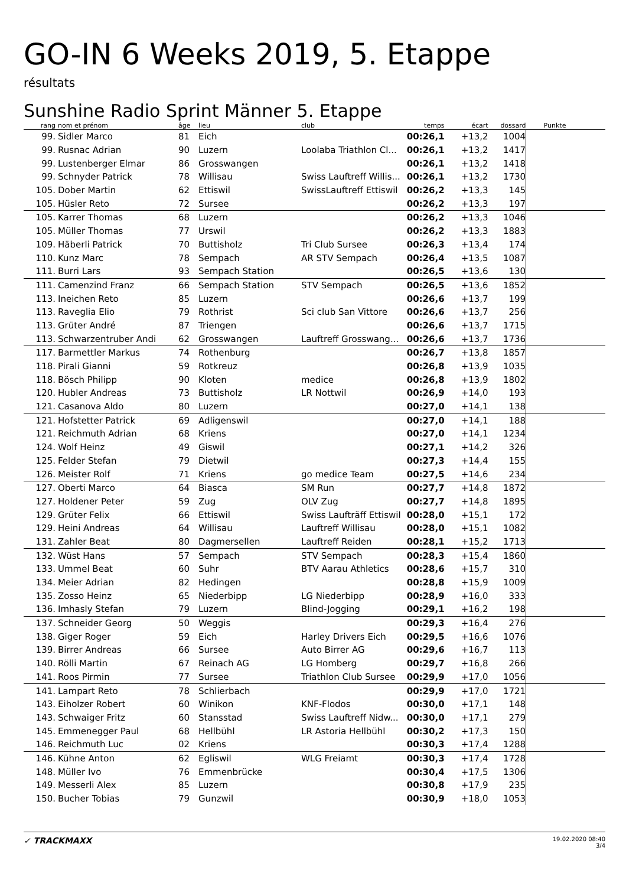GO-IN 6 Weeks 2019, 5. Etappe
résultats
Sunshine Radio Sprint Männer 5. Etappe
| rang | nom et prénom | âge | lieu | club | temps | écart | dossard | Punkte |
| --- | --- | --- | --- | --- | --- | --- | --- | --- |
| 99. | Sidler Marco | 81 | Eich | | 00:26,1 | +13,2 | 1004 | |
| 99. | Rusnac Adrian | 90 | Luzern | Loolaba Triathlon Cl... | 00:26,1 | +13,2 | 1417 | |
| 99. | Lustenberger Elmar | 86 | Grosswangen | | 00:26,1 | +13,2 | 1418 | |
| 99. | Schnyder Patrick | 78 | Willisau | Swiss Lauftreff Willis... | 00:26,1 | +13,2 | 1730 | |
| 105. | Dober Martin | 62 | Ettiswil | SwissLauftreff Ettiswil | 00:26,2 | +13,3 | 145 | |
| 105. | Hüsler Reto | 72 | Sursee | | 00:26,2 | +13,3 | 197 | |
| 105. | Karrer Thomas | 68 | Luzern | | 00:26,2 | +13,3 | 1046 | |
| 105. | Müller Thomas | 77 | Urswil | | 00:26,2 | +13,3 | 1883 | |
| 109. | Häberli Patrick | 70 | Buttisholz | Tri Club Sursee | 00:26,3 | +13,4 | 174 | |
| 110. | Kunz Marc | 78 | Sempach | AR STV Sempach | 00:26,4 | +13,5 | 1087 | |
| 111. | Burri Lars | 93 | Sempach Station | | 00:26,5 | +13,6 | 130 | |
| 111. | Camenzind Franz | 66 | Sempach Station | STV Sempach | 00:26,5 | +13,6 | 1852 | |
| 113. | Ineichen Reto | 85 | Luzern | | 00:26,6 | +13,7 | 199 | |
| 113. | Raveglia Elio | 79 | Rothrist | Sci club San Vittore | 00:26,6 | +13,7 | 256 | |
| 113. | Grüter André | 87 | Triengen | | 00:26,6 | +13,7 | 1715 | |
| 113. | Schwarzentruber Andi | 62 | Grosswangen | Lauftreff Grosswang... | 00:26,6 | +13,7 | 1736 | |
| 117. | Barmettler Markus | 74 | Rothenburg | | 00:26,7 | +13,8 | 1857 | |
| 118. | Pirali Gianni | 59 | Rotkreuz | | 00:26,8 | +13,9 | 1035 | |
| 118. | Bösch Philipp | 90 | Kloten | medice | 00:26,8 | +13,9 | 1802 | |
| 120. | Hubler Andreas | 73 | Buttisholz | LR Nottwil | 00:26,9 | +14,0 | 193 | |
| 121. | Casanova Aldo | 80 | Luzern | | 00:27,0 | +14,1 | 138 | |
| 121. | Hofstetter Patrick | 69 | Adligenswil | | 00:27,0 | +14,1 | 188 | |
| 121. | Reichmuth Adrian | 68 | Kriens | | 00:27,0 | +14,1 | 1234 | |
| 124. | Wolf Heinz | 49 | Giswil | | 00:27,1 | +14,2 | 326 | |
| 125. | Felder Stefan | 79 | Dietwil | | 00:27,3 | +14,4 | 155 | |
| 126. | Meister Rolf | 71 | Kriens | go medice Team | 00:27,5 | +14,6 | 234 | |
| 127. | Oberti Marco | 64 | Biasca | SM Run | 00:27,7 | +14,8 | 1872 | |
| 127. | Holdener Peter | 59 | Zug | OLV Zug | 00:27,7 | +14,8 | 1895 | |
| 129. | Grüter Felix | 66 | Ettiswil | Swiss Laufträff Ettiswil | 00:28,0 | +15,1 | 172 | |
| 129. | Heini Andreas | 64 | Willisau | Lauftreff Willisau | 00:28,0 | +15,1 | 1082 | |
| 131. | Zahler Beat | 80 | Dagmersellen | Lauftreff Reiden | 00:28,1 | +15,2 | 1713 | |
| 132. | Wüst Hans | 57 | Sempach | STV Sempach | 00:28,3 | +15,4 | 1860 | |
| 133. | Ummel Beat | 60 | Suhr | BTV Aarau Athletics | 00:28,6 | +15,7 | 310 | |
| 134. | Meier Adrian | 82 | Hedingen | | 00:28,8 | +15,9 | 1009 | |
| 135. | Zosso Heinz | 65 | Niederbipp | LG Niederbipp | 00:28,9 | +16,0 | 333 | |
| 136. | Imhasly Stefan | 79 | Luzern | Blind-Jogging | 00:29,1 | +16,2 | 198 | |
| 137. | Schneider Georg | 50 | Weggis | | 00:29,3 | +16,4 | 276 | |
| 138. | Giger Roger | 59 | Eich | Harley Drivers Eich | 00:29,5 | +16,6 | 1076 | |
| 139. | Birrer Andreas | 66 | Sursee | Auto Birrer AG | 00:29,6 | +16,7 | 113 | |
| 140. | Rölli Martin | 67 | Reinach AG | LG Homberg | 00:29,7 | +16,8 | 266 | |
| 141. | Roos Pirmin | 77 | Sursee | Triathlon Club Sursee | 00:29,9 | +17,0 | 1056 | |
| 141. | Lampart Reto | 78 | Schlierbach | | 00:29,9 | +17,0 | 1721 | |
| 143. | Eiholzer Robert | 60 | Winikon | KNF-Flodos | 00:30,0 | +17,1 | 148 | |
| 143. | Schwaiger Fritz | 60 | Stansstad | Swiss Lauftreff Nidw... | 00:30,0 | +17,1 | 279 | |
| 145. | Emmenegger Paul | 68 | Hellbühl | LR Astoria Hellbühl | 00:30,2 | +17,3 | 150 | |
| 146. | Reichmuth Luc | 02 | Kriens | | 00:30,3 | +17,4 | 1288 | |
| 146. | Kühne Anton | 62 | Egliswil | WLG Freiamt | 00:30,3 | +17,4 | 1728 | |
| 148. | Müller Ivo | 76 | Emmenbrücke | | 00:30,4 | +17,5 | 1306 | |
| 149. | Messerli Alex | 85 | Luzern | | 00:30,8 | +17,9 | 235 | |
| 150. | Bucher Tobias | 79 | Gunzwil | | 00:30,9 | +18,0 | 1053 | |
✓ TRACKMAXX
19.02.2020 08:40
3/4